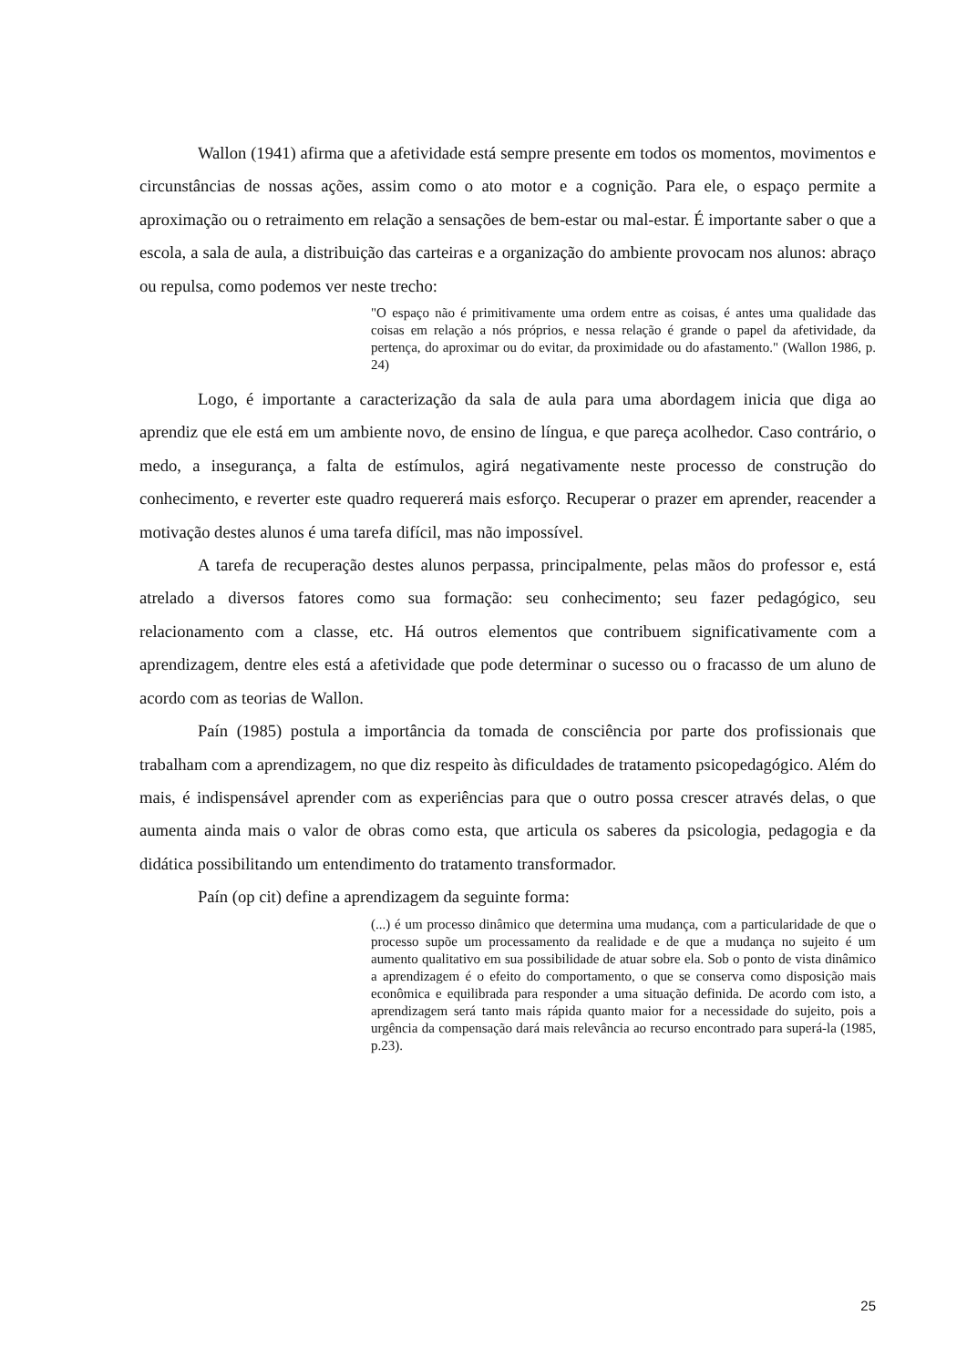Wallon (1941) afirma que a afetividade está sempre presente em todos os momentos, movimentos e circunstâncias de nossas ações, assim como o ato motor e a cognição. Para ele, o espaço permite a aproximação ou o retraimento em relação a sensações de bem-estar ou mal-estar. É importante saber o que a escola, a sala de aula, a distribuição das carteiras e a organização do ambiente provocam nos alunos: abraço ou repulsa, como podemos ver neste trecho:
"O espaço não é primitivamente uma ordem entre as coisas, é antes uma qualidade das coisas em relação a nós próprios, e nessa relação é grande o papel da afetividade, da pertença, do aproximar ou do evitar, da proximidade ou do afastamento." (Wallon 1986, p. 24)
Logo, é importante a caracterização da sala de aula para uma abordagem inicia que diga ao aprendiz que ele está em um ambiente novo, de ensino de língua, e que pareça acolhedor. Caso contrário, o medo, a insegurança, a falta de estímulos, agirá negativamente neste processo de construção do conhecimento, e reverter este quadro requererá mais esforço. Recuperar o prazer em aprender, reacender a motivação destes alunos é uma tarefa difícil, mas não impossível.
A tarefa de recuperação destes alunos perpassa, principalmente, pelas mãos do professor e, está atrelado a diversos fatores como sua formação: seu conhecimento; seu fazer pedagógico, seu relacionamento com a classe, etc. Há outros elementos que contribuem significativamente com a aprendizagem, dentre eles está a afetividade que pode determinar o sucesso ou o fracasso de um aluno de acordo com as teorias de Wallon.
Paín (1985) postula a importância da tomada de consciência por parte dos profissionais que trabalham com a aprendizagem, no que diz respeito às dificuldades de tratamento psicopedagógico. Além do mais, é indispensável aprender com as experiências para que o outro possa crescer através delas, o que aumenta ainda mais o valor de obras como esta, que articula os saberes da psicologia, pedagogia e da didática possibilitando um entendimento do tratamento transformador.
Paín (op cit) define a aprendizagem da seguinte forma:
(...) é um processo dinâmico que determina uma mudança, com a particularidade de que o processo supõe um processamento da realidade e de que a mudança no sujeito é um aumento qualitativo em sua possibilidade de atuar sobre ela. Sob o ponto de vista dinâmico a aprendizagem é o efeito do comportamento, o que se conserva como disposição mais econômica e equilibrada para responder a uma situação definida. De acordo com isto, a aprendizagem será tanto mais rápida quanto maior for a necessidade do sujeito, pois a urgência da compensação dará mais relevância ao recurso encontrado para superá-la (1985, p.23).
25